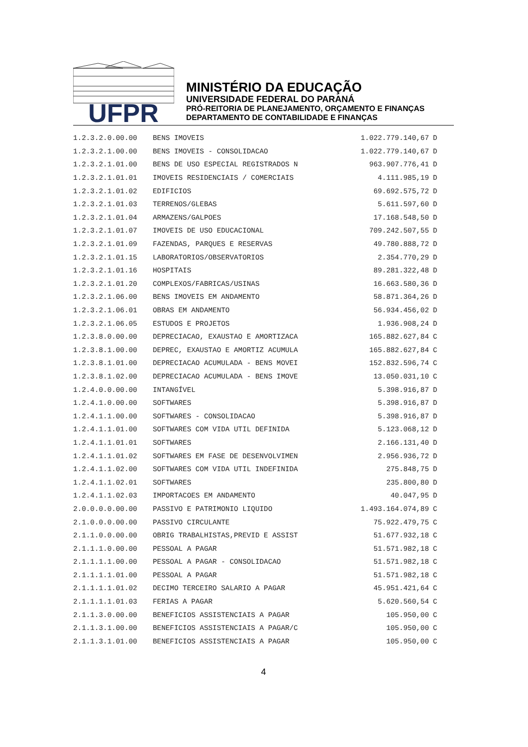UFPR
MINISTÉRIO DA EDUCAÇÃO
UNIVERSIDADE FEDERAL DO PARANÁ
PRÓ-REITORIA DE PLANEJAMENTO, ORÇAMENTO E FINANÇAS
DEPARTAMENTO DE CONTABILIDADE E FINANÇAS
| 1.2.3.2.0.00.00 | BENS IMOVEIS | 1.022.779.140,67 | D |
| 1.2.3.2.1.00.00 | BENS IMOVEIS - CONSOLIDACAO | 1.022.779.140,67 | D |
| 1.2.3.2.1.01.00 | BENS DE USO ESPECIAL REGISTRADOS N | 963.907.776,41 | D |
| 1.2.3.2.1.01.01 | IMOVEIS RESIDENCIAIS / COMERCIAIS | 4.111.985,19 | D |
| 1.2.3.2.1.01.02 | EDIFICIOS | 69.692.575,72 | D |
| 1.2.3.2.1.01.03 | TERRENOS/GLEBAS | 5.611.597,60 | D |
| 1.2.3.2.1.01.04 | ARMAZENS/GALPOES | 17.168.548,50 | D |
| 1.2.3.2.1.01.07 | IMOVEIS DE USO EDUCACIONAL | 709.242.507,55 | D |
| 1.2.3.2.1.01.09 | FAZENDAS, PARQUES E RESERVAS | 49.780.888,72 | D |
| 1.2.3.2.1.01.15 | LABORATORIOS/OBSERVATORIOS | 2.354.770,29 | D |
| 1.2.3.2.1.01.16 | HOSPITAIS | 89.281.322,48 | D |
| 1.2.3.2.1.01.20 | COMPLEXOS/FABRICAS/USINAS | 16.663.580,36 | D |
| 1.2.3.2.1.06.00 | BENS IMOVEIS EM ANDAMENTO | 58.871.364,26 | D |
| 1.2.3.2.1.06.01 | OBRAS EM ANDAMENTO | 56.934.456,02 | D |
| 1.2.3.2.1.06.05 | ESTUDOS E PROJETOS | 1.936.908,24 | D |
| 1.2.3.8.0.00.00 | DEPRECIACAO, EXAUSTAO E AMORTIZACA | 165.882.627,84 | C |
| 1.2.3.8.1.00.00 | DEPREC, EXAUSTAO E AMORTIZ ACUMULA | 165.882.627,84 | C |
| 1.2.3.8.1.01.00 | DEPRECIACAO ACUMULADA - BENS MOVEI | 152.832.596,74 | C |
| 1.2.3.8.1.02.00 | DEPRECIACAO ACUMULADA - BENS IMOVE | 13.050.031,10 | C |
| 1.2.4.0.0.00.00 | INTANGÍVEL | 5.398.916,87 | D |
| 1.2.4.1.0.00.00 | SOFTWARES | 5.398.916,87 | D |
| 1.2.4.1.1.00.00 | SOFTWARES - CONSOLIDACAO | 5.398.916,87 | D |
| 1.2.4.1.1.01.00 | SOFTWARES COM VIDA UTIL DEFINIDA | 5.123.068,12 | D |
| 1.2.4.1.1.01.01 | SOFTWARES | 2.166.131,40 | D |
| 1.2.4.1.1.01.02 | SOFTWARES EM FASE DE DESENVOLVIMEN | 2.956.936,72 | D |
| 1.2.4.1.1.02.00 | SOFTWARES COM VIDA UTIL INDEFINIDA | 275.848,75 | D |
| 1.2.4.1.1.02.01 | SOFTWARES | 235.800,80 | D |
| 1.2.4.1.1.02.03 | IMPORTACOES EM ANDAMENTO | 40.047,95 | D |
| 2.0.0.0.0.00.00 | PASSIVO E PATRIMONIO LIQUIDO | 1.493.164.074,89 | C |
| 2.1.0.0.0.00.00 | PASSIVO CIRCULANTE | 75.922.479,75 | C |
| 2.1.1.0.0.00.00 | OBRIG TRABALHISTAS,PREVID E ASSIST | 51.677.932,18 | C |
| 2.1.1.1.0.00.00 | PESSOAL A PAGAR | 51.571.982,18 | C |
| 2.1.1.1.1.00.00 | PESSOAL A PAGAR - CONSOLIDACAO | 51.571.982,18 | C |
| 2.1.1.1.1.01.00 | PESSOAL A PAGAR | 51.571.982,18 | C |
| 2.1.1.1.1.01.02 | DECIMO TERCEIRO SALARIO A PAGAR | 45.951.421,64 | C |
| 2.1.1.1.1.01.03 | FERIAS A PAGAR | 5.620.560,54 | C |
| 2.1.1.3.0.00.00 | BENEFICIOS ASSISTENCIAIS A PAGAR | 105.950,00 | C |
| 2.1.1.3.1.00.00 | BENEFICIOS ASSISTENCIAIS A PAGAR/C | 105.950,00 | C |
| 2.1.1.3.1.01.00 | BENEFICIOS ASSISTENCIAIS A PAGAR | 105.950,00 | C |
4